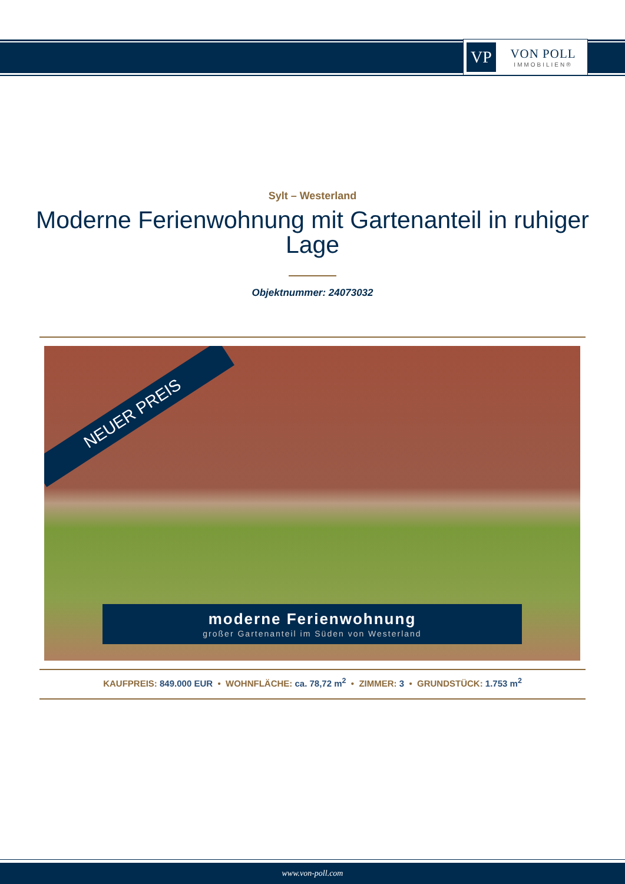VP
VON POLL
IMMOBILIEN®
Sylt – Westerland
Moderne Ferienwohnung mit Gartenanteil in ruhiger Lage
Objektnummer: 24073032
NEUER PREIS
moderne Ferienwohnung
großer Gartenanteil im Süden von Westerland
KAUFPREIS: 849.000 EUR • WOHNFLÄCHE: ca. 78,72 m<sup>2</sup> • ZIMMER: 3 • GRUNDSTÜCK: 1.753 m<sup>2</sup>
www.von-poll.com